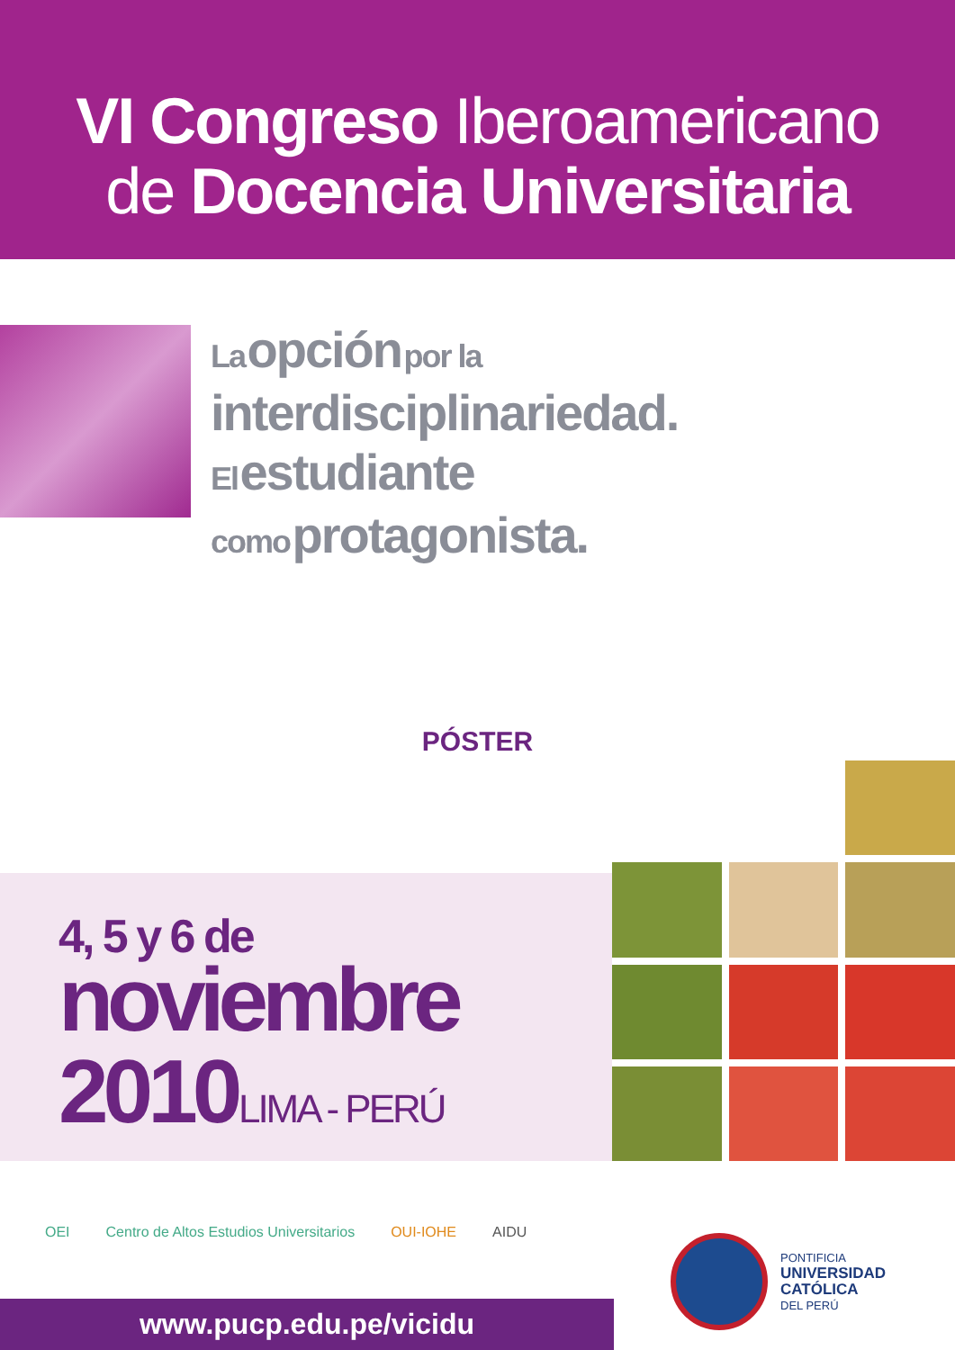VI Congreso Iberoamericano
de Docencia Universitaria
La opción por la
interdisciplinariedad.
El estudiante
como protagonista.
PÓSTER
4, 5 y 6 de
noviembre
2010 LIMA - PERÚ
OEI Centro de Altos Estudios Universitarios OUI-IOHE AIDU
www.pucp.edu.pe/vicidu
PONTIFICIA
UNIVERSIDAD
CATÓLICA
DEL PERÚ